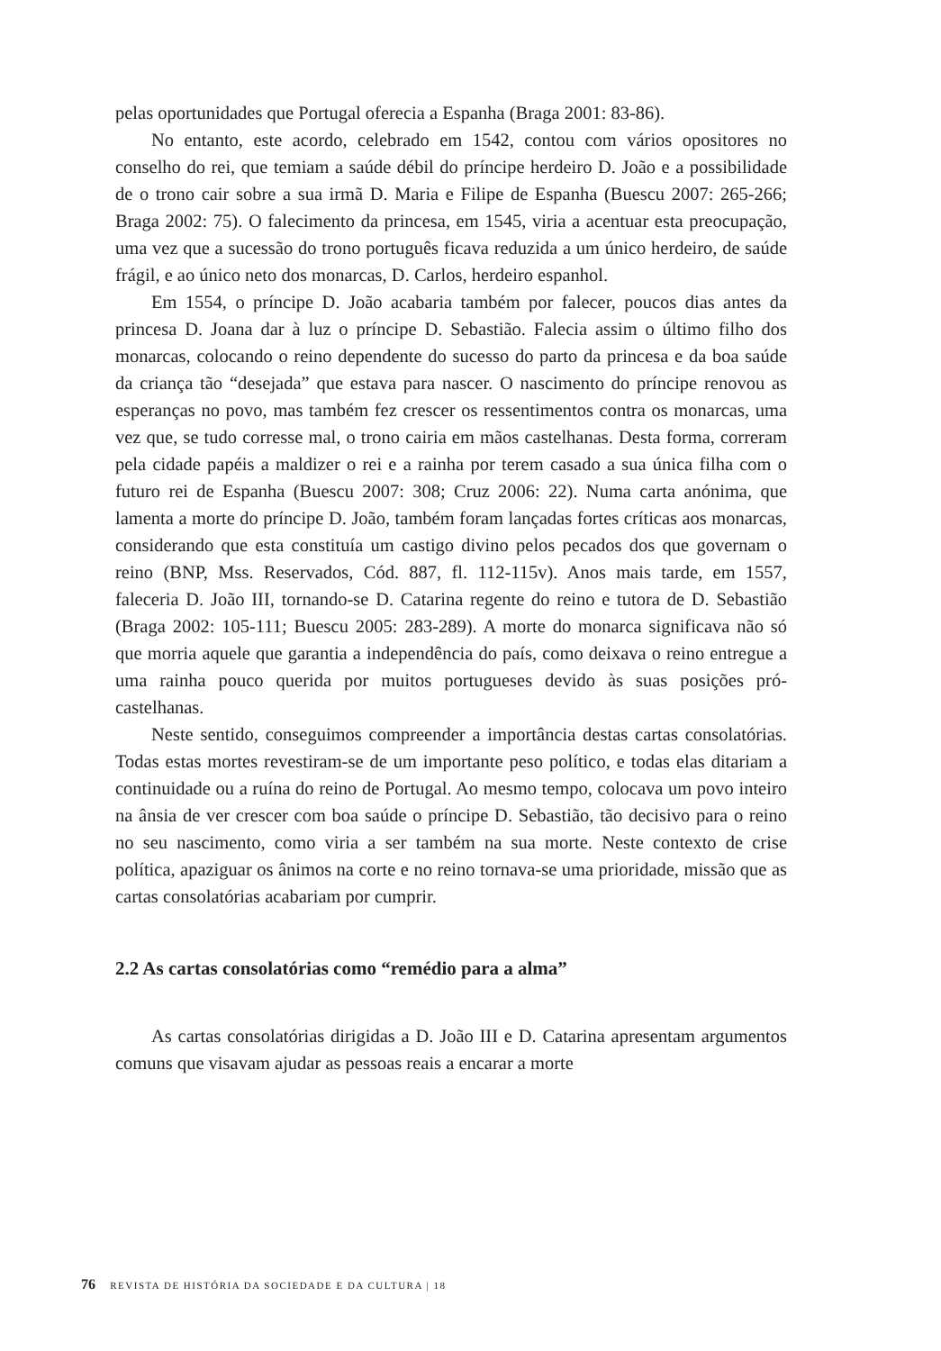pelas oportunidades que Portugal oferecia a Espanha (Braga 2001: 83-86).
No entanto, este acordo, celebrado em 1542, contou com vários opositores no conselho do rei, que temiam a saúde débil do príncipe herdeiro D. João e a possibilidade de o trono cair sobre a sua irmã D. Maria e Filipe de Espanha (Buescu 2007: 265-266; Braga 2002: 75). O falecimento da princesa, em 1545, viria a acentuar esta preocupação, uma vez que a sucessão do trono português ficava reduzida a um único herdeiro, de saúde frágil, e ao único neto dos monarcas, D. Carlos, herdeiro espanhol.
Em 1554, o príncipe D. João acabaria também por falecer, poucos dias antes da princesa D. Joana dar à luz o príncipe D. Sebastião. Falecia assim o último filho dos monarcas, colocando o reino dependente do sucesso do parto da princesa e da boa saúde da criança tão “desejada” que estava para nascer. O nascimento do príncipe renovou as esperanças no povo, mas também fez crescer os ressentimentos contra os monarcas, uma vez que, se tudo corresse mal, o trono cairia em mãos castelhanas. Desta forma, correram pela cidade papéis a maldizer o rei e a rainha por terem casado a sua única filha com o futuro rei de Espanha (Buescu 2007: 308; Cruz 2006: 22). Numa carta anónima, que lamenta a morte do príncipe D. João, também foram lançadas fortes críticas aos monarcas, considerando que esta constituía um castigo divino pelos pecados dos que governam o reino (BNP, Mss. Reservados, Cód. 887, fl. 112-115v). Anos mais tarde, em 1557, faleceria D. João III, tornando-se D. Catarina regente do reino e tutora de D. Sebastião (Braga 2002: 105-111; Buescu 2005: 283-289). A morte do monarca significava não só que morria aquele que garantia a independência do país, como deixava o reino entregue a uma rainha pouco querida por muitos portugueses devido às suas posições pró-castelhanas.
Neste sentido, conseguimos compreender a importância destas cartas consolatórias. Todas estas mortes revestiram-se de um importante peso político, e todas elas ditariam a continuidade ou a ruína do reino de Portugal. Ao mesmo tempo, colocava um povo inteiro na ânsia de ver crescer com boa saúde o príncipe D. Sebastião, tão decisivo para o reino no seu nascimento, como viria a ser também na sua morte. Neste contexto de crise política, apaziguar os ânimos na corte e no reino tornava-se uma prioridade, missão que as cartas consolatórias acabariam por cumprir.
2.2 As cartas consolatórias como “remédio para a alma”
As cartas consolatórias dirigidas a D. João III e D. Catarina apresentam argumentos comuns que visavam ajudar as pessoas reais a encarar a morte
76 REVISTA DE HISTÓRIA DA SOCIEDADE E DA CULTURA | 18